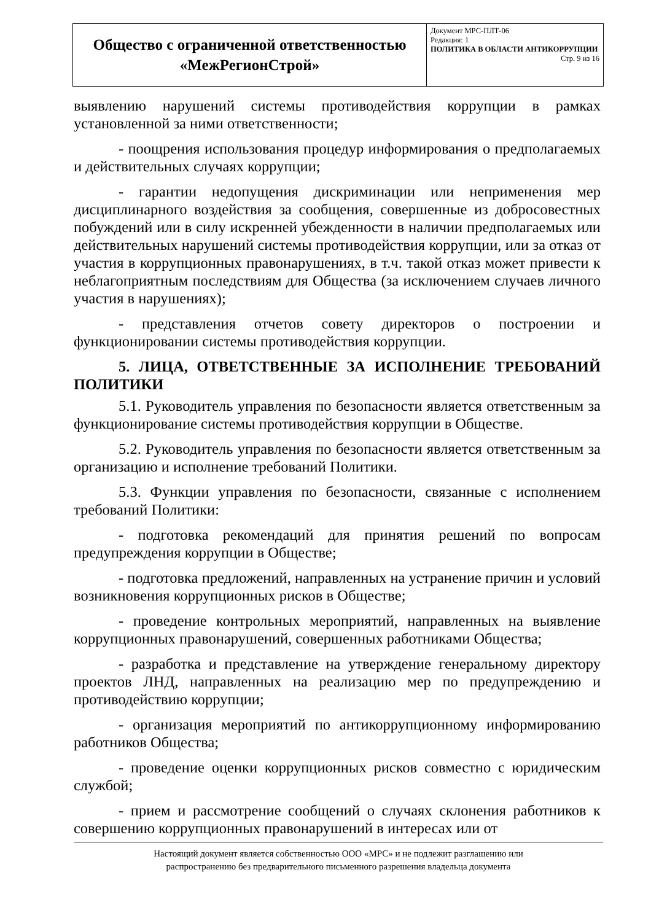| Общество с ограниченной ответственностью «МежРегионСтрой» | Документ МРС-ПЛТ-06 Редакция: 1 ПОЛИТИКА В ОБЛАСТИ АНТИКОРРУПЦИИ Стр. 9 из 16 |
выявлению нарушений системы противодействия коррупции в рамках установленной за ними ответственности;
- поощрения использования процедур информирования о предполагаемых и действительных случаях коррупции;
- гарантии недопущения дискриминации или неприменения мер дисциплинарного воздействия за сообщения, совершенные из добросовестных побуждений или в силу искренней убежденности в наличии предполагаемых или действительных нарушений системы противодействия коррупции, или за отказ от участия в коррупционных правонарушениях, в т.ч. такой отказ может привести к неблагоприятным последствиям для Общества (за исключением случаев личного участия в нарушениях);
- представления отчетов совету директоров о построении и функционировании системы противодействия коррупции.
5. ЛИЦА, ОТВЕТСТВЕННЫЕ ЗА ИСПОЛНЕНИЕ ТРЕБОВАНИЙ ПОЛИТИКИ
5.1. Руководитель управления по безопасности является ответственным за функционирование системы противодействия коррупции в Обществе.
5.2. Руководитель управления по безопасности является ответственным за организацию и исполнение требований Политики.
5.3. Функции управления по безопасности, связанные с исполнением требований Политики:
- подготовка рекомендаций для принятия решений по вопросам предупреждения коррупции в Обществе;
- подготовка предложений, направленных на устранение причин и условий возникновения коррупционных рисков в Обществе;
- проведение контрольных мероприятий, направленных на выявление коррупционных правонарушений, совершенных работниками Общества;
- разработка и представление на утверждение генеральному директору проектов ЛНД, направленных на реализацию мер по предупреждению и противодействию коррупции;
- организация мероприятий по антикоррупционному информированию работников Общества;
- проведение оценки коррупционных рисков совместно с юридическим службой;
- прием и рассмотрение сообщений о случаях склонения работников к совершению коррупционных правонарушений в интересах или от
Настоящий документ является собственностью ООО «МРС» и не подлежит разглашению или
распространению без предварительного письменного разрешения владельца документа